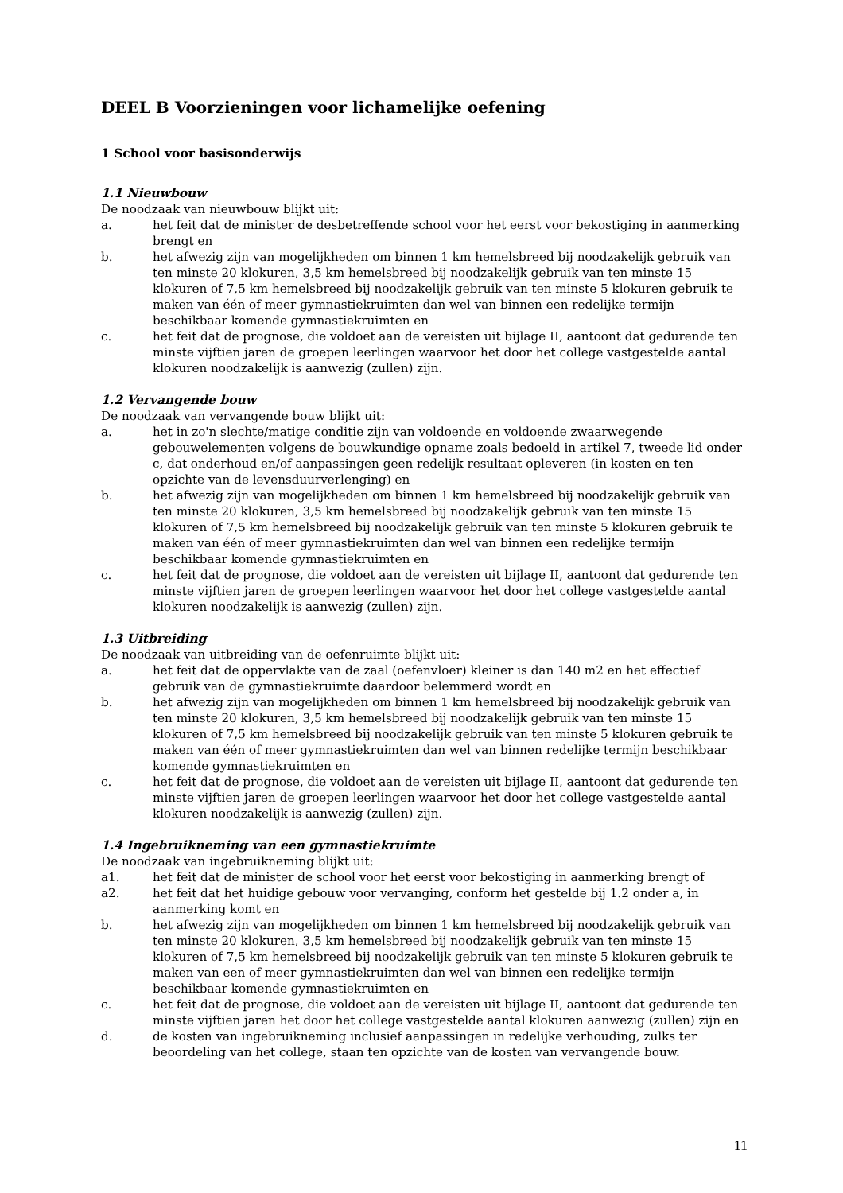DEEL B Voorzieningen voor lichamelijke oefening
1 School voor basisonderwijs
1.1 Nieuwbouw
De noodzaak van nieuwbouw blijkt uit:
a. het feit dat de minister de desbetreffende school voor het eerst voor bekostiging in aanmerking brengt en
b. het afwezig zijn van mogelijkheden om binnen 1 km hemelsbreed bij noodzakelijk gebruik van ten minste 20 klokuren, 3,5 km hemelsbreed bij noodzakelijk gebruik van ten minste 15 klokuren of 7,5 km hemelsbreed bij noodzakelijk gebruik van ten minste 5 klokuren gebruik te maken van één of meer gymnastiekruimten dan wel van binnen een redelijke termijn beschikbaar komende gymnastiekruimten en
c. het feit dat de prognose, die voldoet aan de vereisten uit bijlage II, aantoont dat gedurende ten minste vijftien jaren de groepen leerlingen waarvoor het door het college vastgestelde aantal klokuren noodzakelijk is aanwezig (zullen) zijn.
1.2 Vervangende bouw
De noodzaak van vervangende bouw blijkt uit:
a. het in zo'n slechte/matige conditie zijn van voldoende en voldoende zwaarwegende gebouwelementen volgens de bouwkundige opname zoals bedoeld in artikel 7, tweede lid onder c, dat onderhoud en/of aanpassingen geen redelijk resultaat opleveren (in kosten en ten opzichte van de levensduurverlenging) en
b. het afwezig zijn van mogelijkheden om binnen 1 km hemelsbreed bij noodzakelijk gebruik van ten minste 20 klokuren, 3,5 km hemelsbreed bij noodzakelijk gebruik van ten minste 15 klokuren of 7,5 km hemelsbreed bij noodzakelijk gebruik van ten minste 5 klokuren gebruik te maken van één of meer gymnastiekruimten dan wel van binnen een redelijke termijn beschikbaar komende gymnastiekruimten en
c. het feit dat de prognose, die voldoet aan de vereisten uit bijlage II, aantoont dat gedurende ten minste vijftien jaren de groepen leerlingen waarvoor het door het college vastgestelde aantal klokuren noodzakelijk is aanwezig (zullen) zijn.
1.3 Uitbreiding
De noodzaak van uitbreiding van de oefenruimte blijkt uit:
a. het feit dat de oppervlakte van de zaal (oefenvloer) kleiner is dan 140 m2 en het effectief gebruik van de gymnastiekruimte daardoor belemmerd wordt en
b. het afwezig zijn van mogelijkheden om binnen 1 km hemelsbreed bij noodzakelijk gebruik van ten minste 20 klokuren, 3,5 km hemelsbreed bij noodzakelijk gebruik van ten minste 15 klokuren of 7,5 km hemelsbreed bij noodzakelijk gebruik van ten minste 5 klokuren gebruik te maken van één of meer gymnastiekruimten dan wel van binnen redelijke termijn beschikbaar komende gymnastiekruimten en
c. het feit dat de prognose, die voldoet aan de vereisten uit bijlage II, aantoont dat gedurende ten minste vijftien jaren de groepen leerlingen waarvoor het door het college vastgestelde aantal klokuren noodzakelijk is aanwezig (zullen) zijn.
1.4 Ingebruikneming van een gymnastiekruimte
De noodzaak van ingebruikneming blijkt uit:
a1. het feit dat de minister de school voor het eerst voor bekostiging in aanmerking brengt of
a2. het feit dat het huidige gebouw voor vervanging, conform het gestelde bij 1.2 onder a, in aanmerking komt en
b. het afwezig zijn van mogelijkheden om binnen 1 km hemelsbreed bij noodzakelijk gebruik van ten minste 20 klokuren, 3,5 km hemelsbreed bij noodzakelijk gebruik van ten minste 15 klokuren of 7,5 km hemelsbreed bij noodzakelijk gebruik van ten minste 5 klokuren gebruik te maken van een of meer gymnastiekruimten dan wel van binnen een redelijke termijn beschikbaar komende gymnastiekruimten en
c. het feit dat de prognose, die voldoet aan de vereisten uit bijlage II, aantoont dat gedurende ten minste vijftien jaren het door het college vastgestelde aantal klokuren aanwezig (zullen) zijn en
d. de kosten van ingebruikneming inclusief aanpassingen in redelijke verhouding, zulks ter beoordeling van het college, staan ten opzichte van de kosten van vervangende bouw.
11